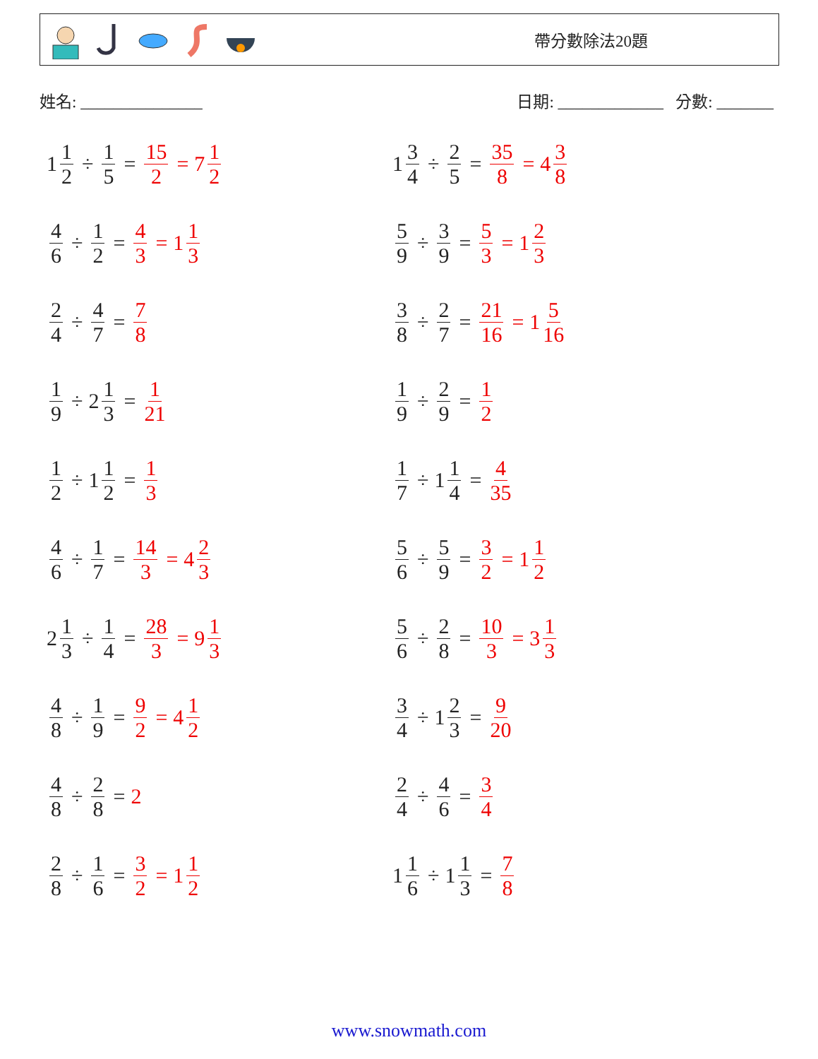帶分數除法20題
姓名: _______________ 日期: _____________ 分數: _______
1 1 2 ÷ 1 5 = 15 2 = 7 1 2
1 3 4 ÷ 2 5 = 35 8 = 4 3 8
4 6 ÷ 1 2 = 4 3 = 1 1 3
5 9 ÷ 3 9 = 5 3 = 1 2 3
2 4 ÷ 4 7 = 7 8
3 8 ÷ 2 7 = 21 16 = 1 5 16
1 9 ÷ 2 1 3 = 1 21
1 9 ÷ 2 9 = 1 2
1 2 ÷ 1 1 2 = 1 3
1 7 ÷ 1 1 4 = 4 35
4 6 ÷ 1 7 = 14 3 = 4 2 3
5 6 ÷ 5 9 = 3 2 = 1 1 2
2 1 3 ÷ 1 4 = 28 3 = 9 1 3
5 6 ÷ 2 8 = 10 3 = 3 1 3
4 8 ÷ 1 9 = 9 2 = 4 1 2
3 4 ÷ 1 2 3 = 9 20
4 8 ÷ 2 8 = 2
2 4 ÷ 4 6 = 3 4
2 8 ÷ 1 6 = 3 2 = 1 1 2
1 1 6 ÷ 1 1 3 = 7 8
www.snowmath.com